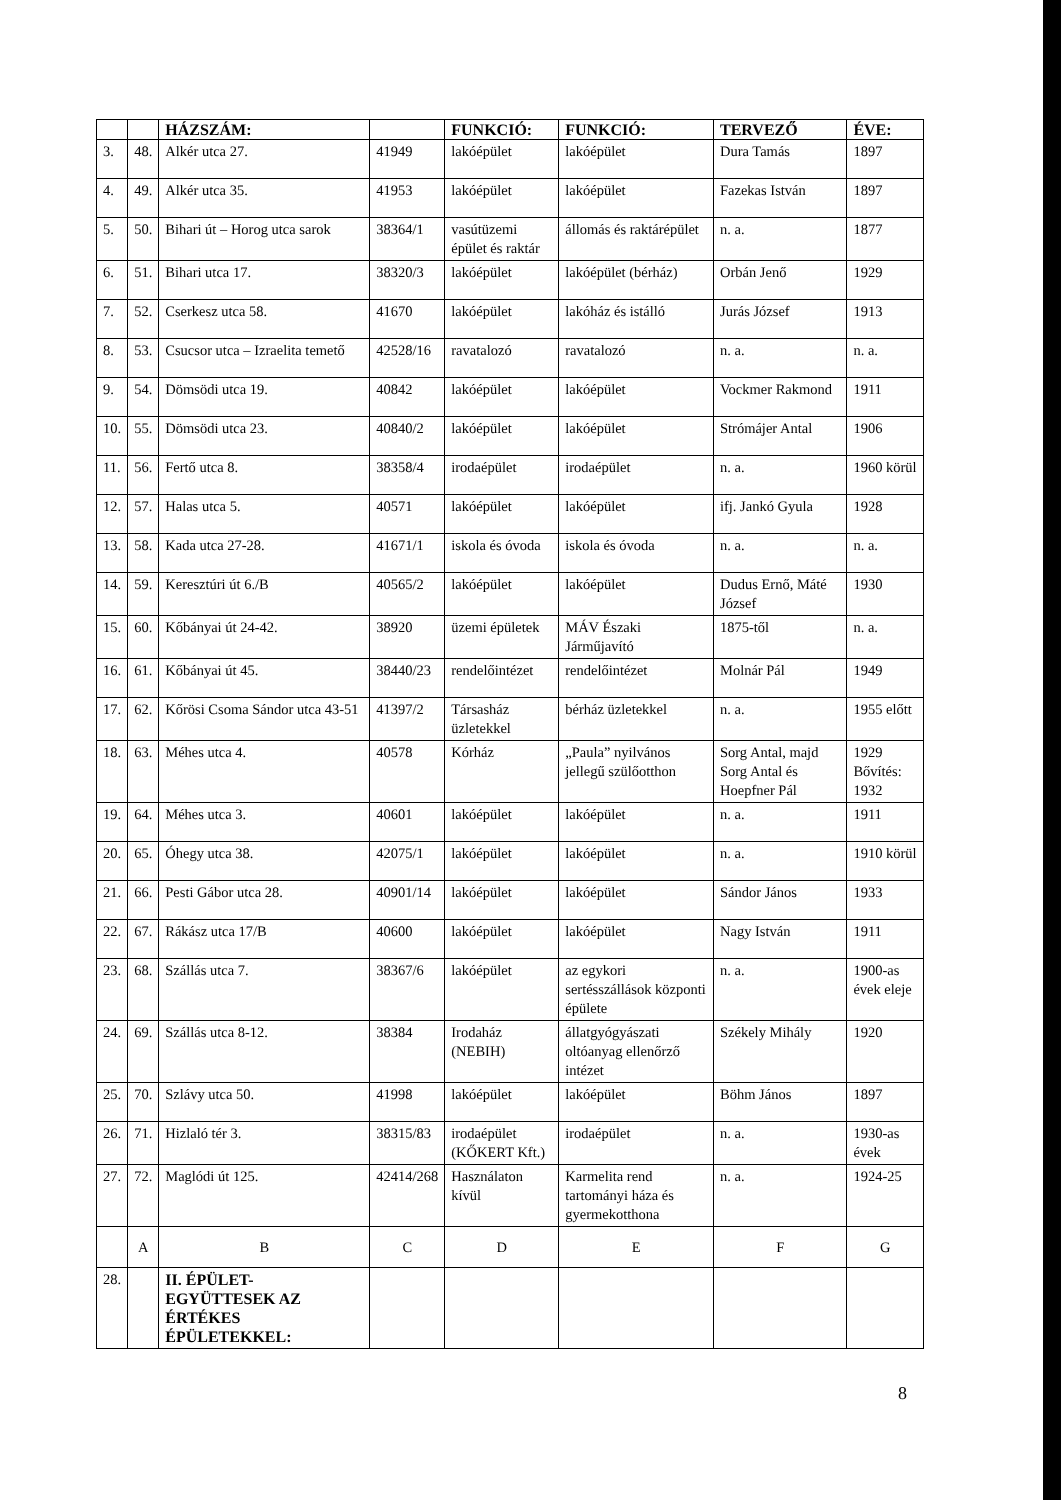| | | HÁZSZÁM: | | FUNKCIÓ: | FUNKCIÓ: | TERVEZŐ | ÉVE: |
| --- | --- | --- | --- | --- | --- | --- | --- |
| 3. | 48. | Alkér utca 27. | 41949 | lakóépület | lakóépület | Dura Tamás | 1897 |
| 4. | 49. | Alkér utca 35. | 41953 | lakóépület | lakóépület | Fazekas István | 1897 |
| 5. | 50. | Bihari út – Horog utca sarok | 38364/1 | vasútüzemi épület és raktár | állomás és raktárépület | n. a. | 1877 |
| 6. | 51. | Bihari utca 17. | 38320/3 | lakóépület | lakóépület (bérház) | Orbán Jenő | 1929 |
| 7. | 52. | Cserkesz utca 58. | 41670 | lakóépület | lakóház és istálló | Jurás József | 1913 |
| 8. | 53. | Csucsor utca – Izraelita temető | 42528/16 | ravatalozó | ravatalozó | n. a. | n. a. |
| 9. | 54. | Dömsödi utca 19. | 40842 | lakóépület | lakóépület | Vockmer Rakmond | 1911 |
| 10. | 55. | Dömsödi utca 23. | 40840/2 | lakóépület | lakóépület | Strómájer Antal | 1906 |
| 11. | 56. | Fertő utca 8. | 38358/4 | irodaépület | irodaépület | n. a. | 1960 körül |
| 12. | 57. | Halas utca 5. | 40571 | lakóépület | lakóépület | ifj. Jankó Gyula | 1928 |
| 13. | 58. | Kada utca 27-28. | 41671/1 | iskola és óvoda | iskola és óvoda | n. a. | n. a. |
| 14. | 59. | Keresztúri út 6./B | 40565/2 | lakóépület | lakóépület | Dudus Ernő, Máté József | 1930 |
| 15. | 60. | Kőbányai út 24-42. | 38920 | üzemi épületek | MÁV Északi Járműjavító | 1875-től | n. a. |
| 16. | 61. | Kőbányai út 45. | 38440/23 | rendelőintézet | rendelőintézet | Molnár Pál | 1949 |
| 17. | 62. | Kőrösi Csoma Sándor utca 43-51 | 41397/2 | Társasház üzletekkel | bérház üzletekkel | n. a. | 1955 előtt |
| 18. | 63. | Méhes utca 4. | 40578 | Kórház | „Paula” nyilvános jellegű szülőotthon | Sorg Antal, majd Sorg Antal és Hoepfner Pál | 1929 Bővítés: 1932 |
| 19. | 64. | Méhes utca 3. | 40601 | lakóépület | lakóépület | n. a. | 1911 |
| 20. | 65. | Óhegy utca 38. | 42075/1 | lakóépület | lakóépület | n. a. | 1910 körül |
| 21. | 66. | Pesti Gábor utca 28. | 40901/14 | lakóépület | lakóépület | Sándor János | 1933 |
| 22. | 67. | Rákász utca 17/B | 40600 | lakóépület | lakóépület | Nagy István | 1911 |
| 23. | 68. | Szállás utca 7. | 38367/6 | lakóépület | az egykori sertésszállások központi épülete | n. a. | 1900-as évek eleje |
| 24. | 69. | Szállás utca 8-12. | 38384 | Irodaház (NEBIH) | állatgyógyászati oltóanyag ellenőrző intézet | Székely Mihály | 1920 |
| 25. | 70. | Szlávy utca 50. | 41998 | lakóépület | lakóépület | Böhm János | 1897 |
| 26. | 71. | Hizlaló tér 3. | 38315/83 | irodaépület (KŐKERT Kft.) | irodaépület | n. a. | 1930-as évek |
| 27. | 72. | Maglódi út 125. | 42414/268 | Használaton kívül | Karmelita rend tartományi háza és gyermekotthona | n. a. | 1924-25 |
| | A | B | C | D | E | F | G |
| 28. | | II. ÉPÜLET-EGYÜTTESEK AZ ÉRTÉKES ÉPÜLETEKKEL: | | | | | |
8